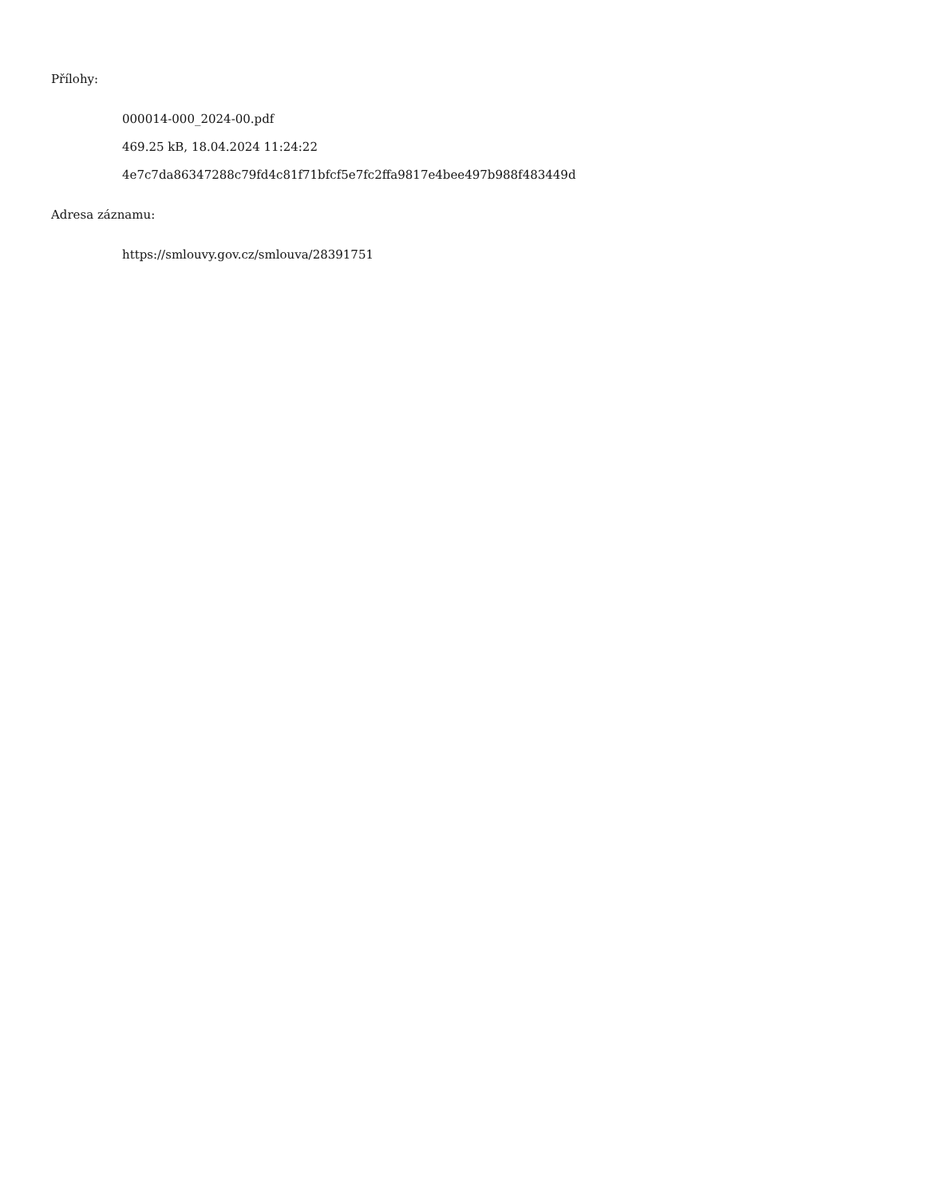Přílohy:
000014-000_2024-00.pdf
469.25 kB, 18.04.2024 11:24:22
4e7c7da86347288c79fd4c81f71bfcf5e7fc2ffa9817e4bee497b988f483449d
Adresa záznamu:
https://smlouvy.gov.cz/smlouva/28391751